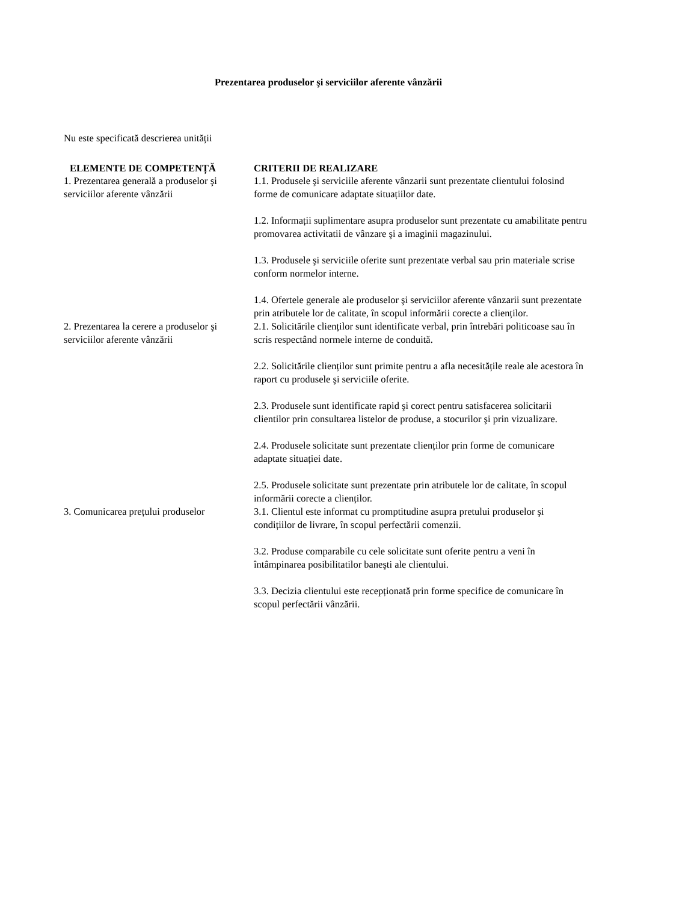Prezentarea produselor şi serviciilor aferente vânzării
Nu este specificată descrierea unității
| ELEMENTE DE COMPETENȚĂ | CRITERII DE REALIZARE |
| --- | --- |
| 1. Prezentarea generală a produselor şi serviciilor aferente vânzării | 1.1. Produsele şi serviciile aferente vânzarii sunt prezentate clientului folosind forme de comunicare adaptate situațiilor date. 1.2. Informații suplimentare asupra produselor sunt prezentate cu amabilitate pentru promovarea activitatii de vânzare şi a imaginii magazinului. 1.3. Produsele şi serviciile oferite sunt prezentate verbal sau prin materiale scrise conform normelor interne. 1.4. Ofertele generale ale produselor şi serviciilor aferente vânzarii sunt prezentate prin atributele lor de calitate, în scopul informării corecte a clienților. |
| 2. Prezentarea la cerere a produselor şi serviciilor aferente vânzării | 2.1. Solicitările clienților sunt identificate verbal, prin întrebări politicoase sau în scris respectând normele interne de conduită. 2.2. Solicitările clienților sunt primite pentru a afla necesitățile reale ale acestora în raport cu produsele şi serviciile oferite. 2.3. Produsele sunt identificate rapid şi corect pentru satisfacerea solicitarii clientilor prin consultarea listelor de produse, a stocurilor şi prin vizualizare. 2.4. Produsele solicitate sunt prezentate clienților prin forme de comunicare adaptate situației date. 2.5. Produsele solicitate sunt prezentate prin atributele lor de calitate, în scopul informării corecte a clienților. |
| 3. Comunicarea prețului produselor | 3.1. Clientul este informat cu promptitudine asupra pretului produselor şi condițiilor de livrare, în scopul perfectării comenzii. 3.2. Produse comparabile cu cele solicitate sunt oferite pentru a veni în întâmpinarea posibilitatilor baneşti ale clientului. 3.3. Decizia clientului este recepționată prin forme specifice de comunicare în scopul perfectării vânzării. |